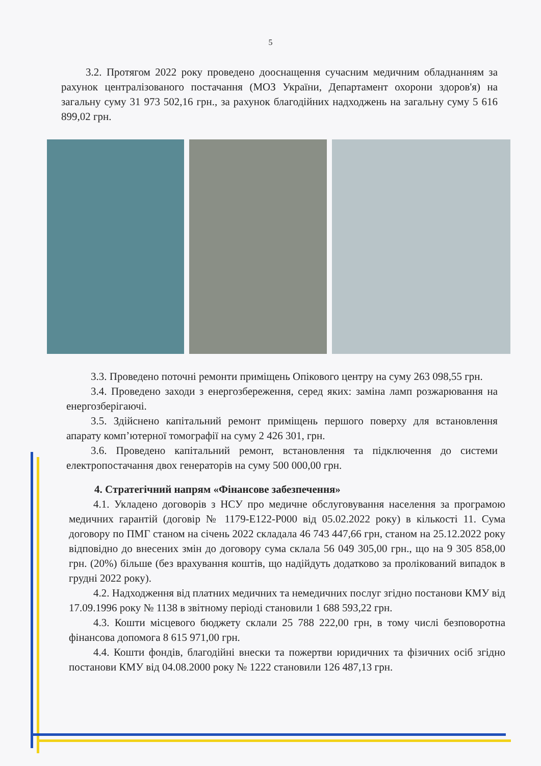5
3.2. Протягом 2022 року проведено дооснащення сучасним медичним обладнанням за рахунок централізованого постачання (МОЗ України, Департамент охорони здоров'я) на загальну суму 31 973 502,16 грн., за рахунок благодійних надходжень на загальну суму 5 616 899,02 грн.
3.3. Проведено поточні ремонти приміщень Опікового центру на суму 263 098,55 грн.
3.4. Проведено заходи з енергозбереження, серед яких: заміна ламп розжарювання на енергозберігаючі.
3.5. Здійснено капітальний ремонт приміщень першого поверху для встановлення апарату комп’ютерної томографії на суму 2 426 301, грн.
3.6. Проведено капітальний ремонт, встановлення та підключення до системи електропостачання двох генераторів на суму 500 000,00 грн.
4. Стратегічний напрям «Фінансове забезпечення»
4.1. Укладено договорів з НСУ про медичне обслуговування населення за програмою медичних гарантій (договір № 1179-Е122-Р000 від 05.02.2022 року) в кількості 11. Сума договору по ПМГ станом на січень 2022 складала 46 743 447,66 грн, станом на 25.12.2022 року відповідно до внесених змін до договору сума склала 56 049 305,00 грн., що на 9 305 858,00 грн. (20%) більше (без врахування коштів, що надійдуть додатково за проліковaний випадок в грудні 2022 року).
4.2. Надходження від платних медичних та немедичних послуг згідно постанови КМУ від 17.09.1996 року № 1138 в звітному періоді становили 1 688 593,22 грн.
4.3. Кошти місцевого бюджету склали 25 788 222,00 грн, в тому числі безповоротна фінансова допомога 8 615 971,00 грн.
4.4. Кошти фондів, благодійні внески та пожертви юридичних та фізичних осіб згідно постанови КМУ від 04.08.2000 року № 1222 становили 126 487,13 грн.